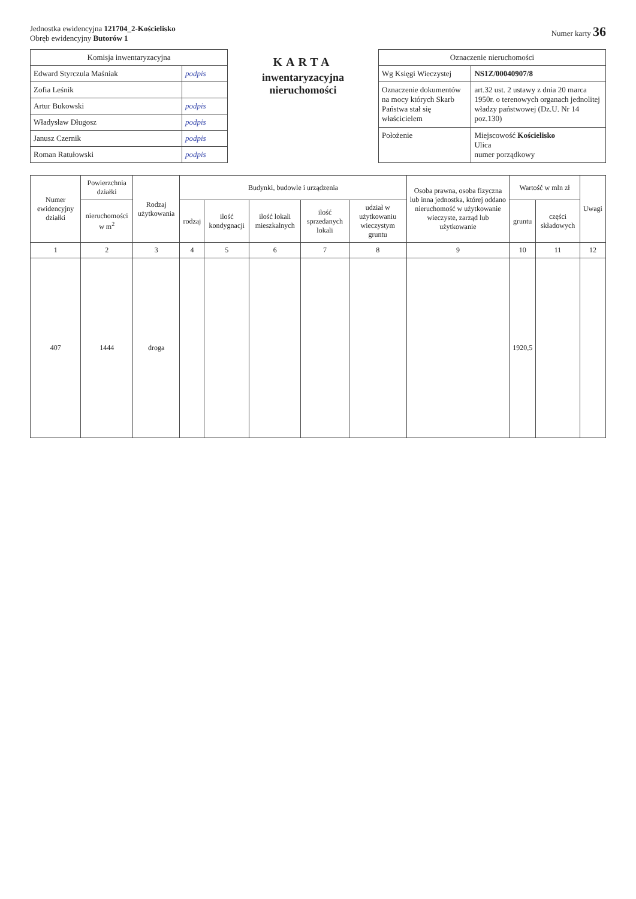Jednostka ewidencyjna 121704_2-Kościelisko
Obręb ewidencyjny Butorów 1
Numer karty 36
| Komisja inwentaryzacyjna | |
| --- | --- |
| Edward Styrczula Maśniak | podpis |
| Zofia Leśnik | |
| Artur Bukowski | podpis |
| Władysław Długosz | podpis |
| Janusz Czernik | podpis |
| Roman Ratułowski | podpis |
KARTA
inwentaryzacyjna nieruchomości
| Oznaczenie nieruchomości | |
| --- | --- |
| Wg Księgi Wieczystej | NS1Z/00040907/8 |
| Oznaczenie dokumentów na mocy których Skarb Państwa stał się właścicielem | art.32 ust. 2 ustawy z dnia 20 marca 1950r. o terenowych organach jednolitej władzy państwowej (Dz.U. Nr 14 poz.130) |
| Położenie | Miejscowość Kościelisko Ulica numer porządkowy |
| Numer ewidencyjny działki | Powierzchnia działki | Rodzaj użytkowania | Budynki, budowle i urządzenia | | | | | Osoba prawna, osoba fizyczna lub inna jednostka, której oddano nieruchomość w użytkowanie wieczyste, zarząd lub użytkowanie | Wartość w mln zł | | Uwagi |
| --- | --- | --- | --- | --- | --- | --- | --- | --- | --- | --- | --- |
| | nieruchomości w m<sup>2</sup> | | rodzaj | ilość kondygnacji | ilość lokali mieszkalnych | ilość sprzedanych lokali | udział w użytkowaniu wieczystym gruntu | | gruntu | części składowych | |
| 1 | 2 | 3 | 4 | 5 | 6 | 7 | 8 | 9 | 10 | 11 | 12 |
| 407 | 1444 | droga | | | | | | | 1920,5 | | |